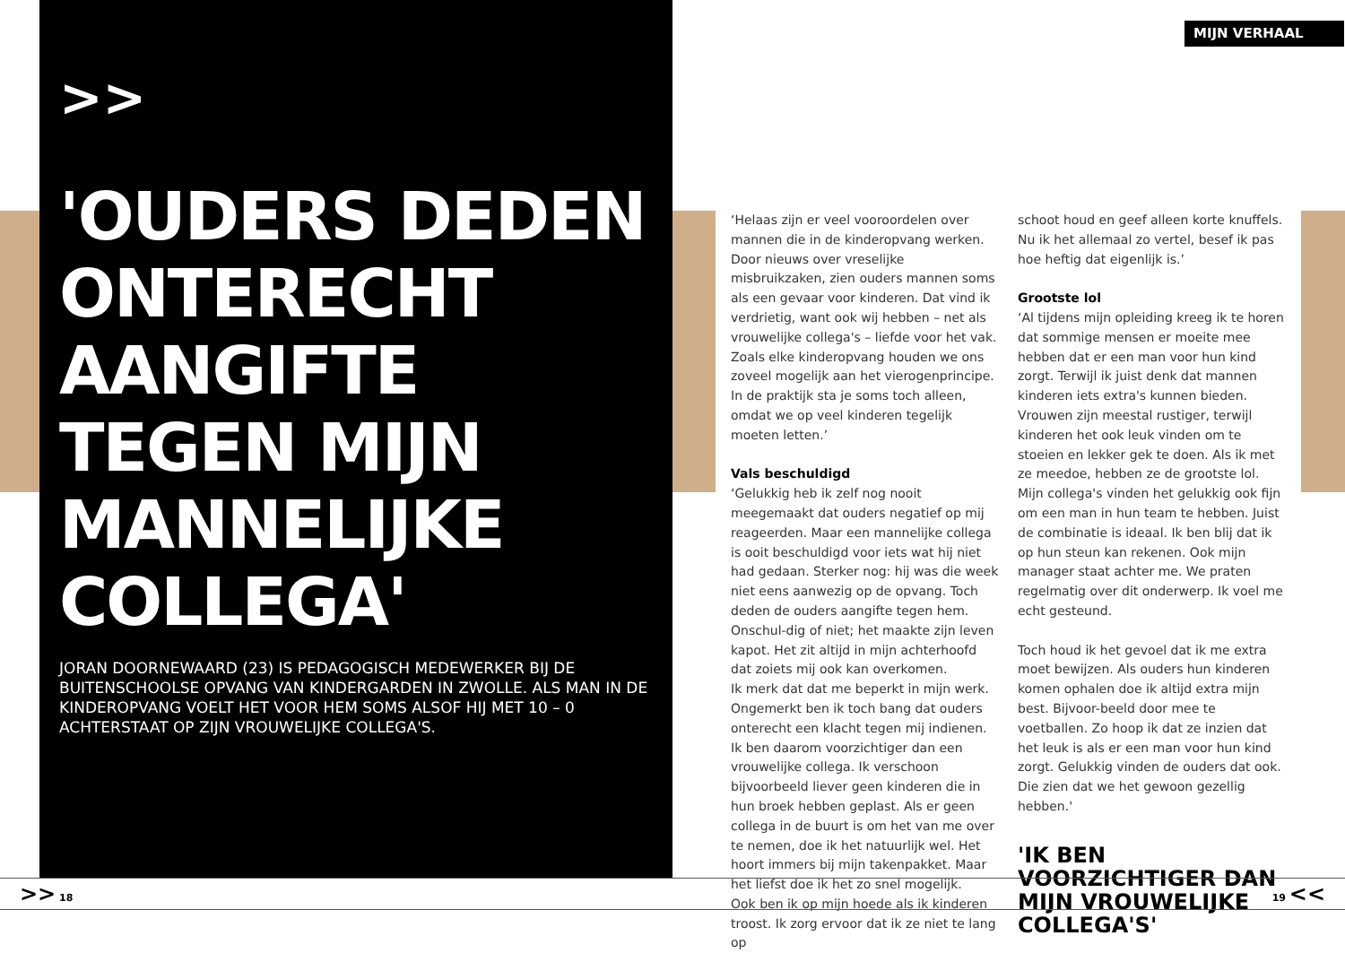>>
'OUDERS DEDEN ONTERECHT AANGIFTE TEGEN MIJN MANNELIJKE COLLEGA'
JORAN DOORNEWAARD (23) IS PEDAGOGISCH MEDEWERKER BIJ DE BUITENSCHOOLSE OPVANG VAN KINDERGARDEN IN ZWOLLE. ALS MAN IN DE KINDEROPVANG VOELT HET VOOR HEM SOMS ALSOF HIJ MET 10 – 0 ACHTERSTAAT OP ZIJN VROUWELIJKE COLLEGA'S.
MIJN VERHAAL
‘Helaas zijn er veel vooroordelen over mannen die in de kinderopvang werken. Door nieuws over vreselijke misbruikzaken, zien ouders mannen soms als een gevaar voor kinderen. Dat vind ik verdrietig, want ook wij hebben – net als vrouwelijke collega's – liefde voor het vak. Zoals elke kinderopvang houden we ons zoveel mogelijk aan het vierogenprincipe. In de praktijk sta je soms toch alleen, omdat we op veel kinderen tegelijk moeten letten.’
Vals beschuldigd
‘Gelukkig heb ik zelf nog nooit meegemaakt dat ouders negatief op mij reageerden. Maar een mannelijke collega is ooit beschuldigd voor iets wat hij niet had gedaan. Sterker nog: hij was die week niet eens aanwezig op de opvang. Toch deden de ouders aangifte tegen hem. Onschul-dig of niet; het maakte zijn leven kapot. Het zit altijd in mijn achterhoofd dat zoiets mij ook kan overkomen.
Ik merk dat dat me beperkt in mijn werk. Ongemerkt ben ik toch bang dat ouders onterecht een klacht tegen mij indienen. Ik ben daarom voorzichtiger dan een vrouwelijke collega. Ik verschoon bijvoorbeeld liever geen kinderen die in hun broek hebben geplast. Als er geen collega in de buurt is om het van me over te nemen, doe ik het natuurlijk wel. Het hoort immers bij mijn takenpakket. Maar het liefst doe ik het zo snel mogelijk.
Ook ben ik op mijn hoede als ik kinderen troost. Ik zorg ervoor dat ik ze niet te lang op
schoot houd en geef alleen korte knuffels. Nu ik het allemaal zo vertel, besef ik pas hoe heftig dat eigenlijk is.’
Grootste lol
‘Al tijdens mijn opleiding kreeg ik te horen dat sommige mensen er moeite mee hebben dat er een man voor hun kind zorgt. Terwijl ik juist denk dat mannen kinderen iets extra's kunnen bieden. Vrouwen zijn meestal rustiger, terwijl kinderen het ook leuk vinden om te stoeien en lekker gek te doen. Als ik met ze meedoe, hebben ze de grootste lol.
Mijn collega's vinden het gelukkig ook fijn om een man in hun team te hebben. Juist de combinatie is ideaal. Ik ben blij dat ik op hun steun kan rekenen. Ook mijn manager staat achter me. We praten regelmatig over dit onderwerp. Ik voel me echt gesteund.
Toch houd ik het gevoel dat ik me extra moet bewijzen. Als ouders hun kinderen komen ophalen doe ik altijd extra mijn best. Bijvoor-beeld door mee te voetballen. Zo hoop ik dat ze inzien dat het leuk is als er een man voor hun kind zorgt. Gelukkig vinden de ouders dat ook. Die zien dat we het gewoon gezellig hebben.'
'IK BEN VOORZICHTIGER DAN MIJN VROUWELIJKE COLLEGA'S'
>> 18 19 <<